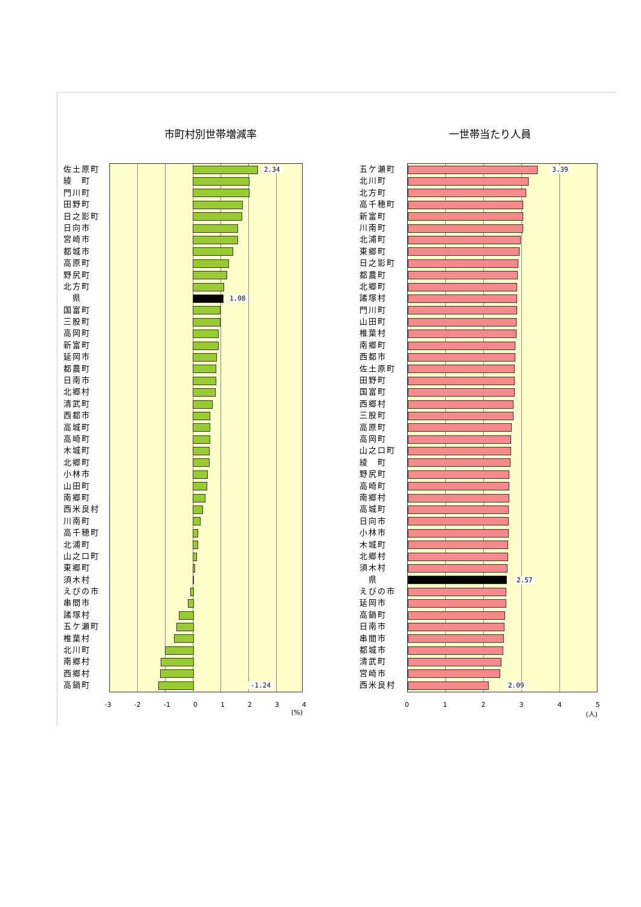市町村別世帯増減率 一世帯当たり人員
佐土原町
綾　町
門川町
田野町
日之影町
日向市
宮崎市
都城市
高原町
野尻町
北方町
　県
国富町
三股町
高岡町
新富町
延岡市
都農町
日南市
北郷村
清武町
西都市
高城町
高崎町
木城町
北郷町
小林市
山田町
南郷町
西米良村
川南町
高千穂町
北浦町
山之口町
東郷町
須木村
えびの市
串間市
諸塚村
五ケ瀬町
椎葉村
北川町
南郷村
西郷村
高鍋町
2.34
1.08
-1.24
-3 -2 -1 0 1 2 3 4
(%)
五ケ瀬町
北川町
北方町
高千穂町
新富町
川南町
北浦町
東郷町
日之影町
都農町
北郷町
諸塚村
門川町
山田町
椎葉村
南郷町
西都市
佐土原町
田野町
国富町
西郷村
三股町
高原町
高岡町
山之口町
綾　町
野尻町
高崎町
南郷村
高城町
日向市
小林市
木城町
北郷村
須木村
　県
えびの市
延岡市
高鍋町
日南市
串間市
都城市
清武町
宮崎市
西米良村
3.39
2.57
2.09
0 1 2 3 4 5
(人)